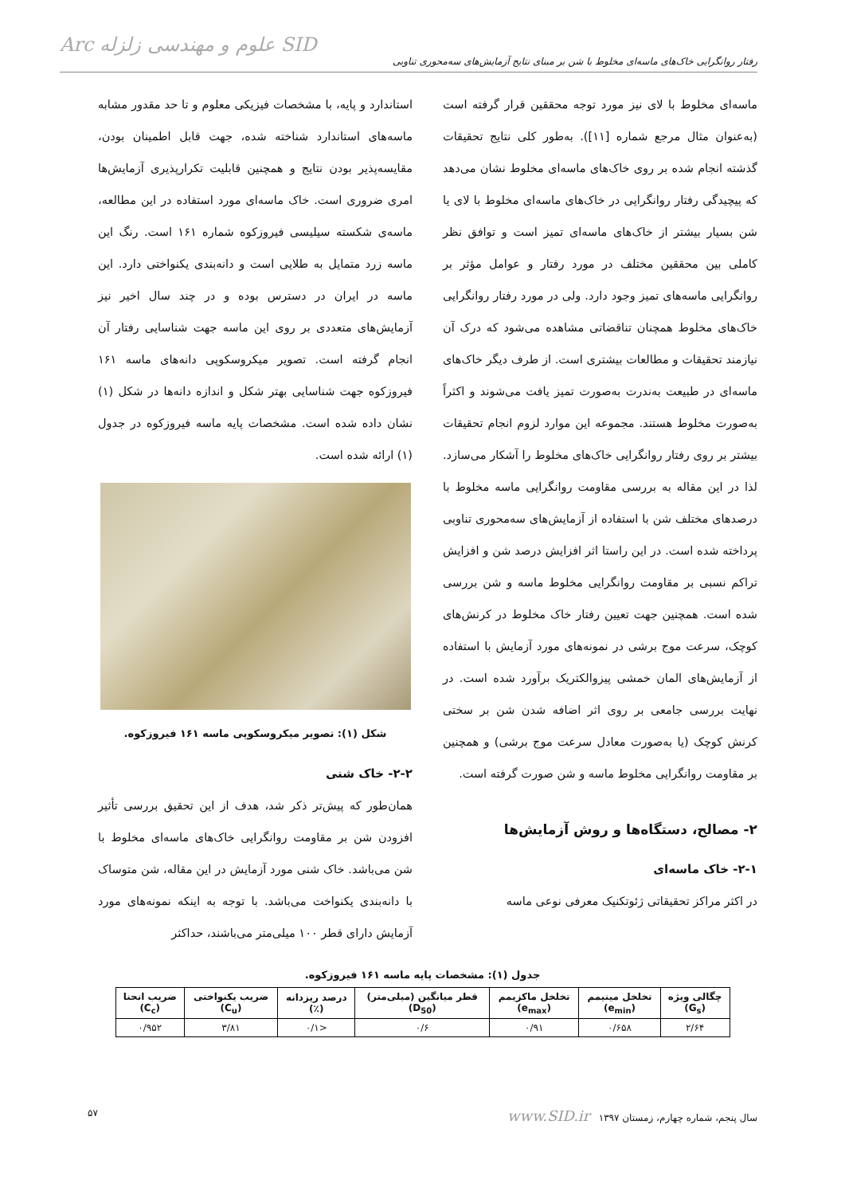رفتار روانگرایی خاک‌های ماسه‌ای مخلوط با شن بر مبنای نتایج آزمایش‌های سه‌محوری تناوبی
Arc علوم و مهندسی زلزله SID
ماسه‌ای مخلوط با لای نیز مورد توجه محققین قرار گرفته است (به‌عنوان مثال مرجع شماره [۱۱]). به‌طور کلی نتایج تحقیقات گذشته انجام شده بر روی خاک‌های ماسه‌ای مخلوط نشان می‌دهد که پیچیدگی رفتار روانگرایی در خاک‌های ماسه‌ای مخلوط با لای یا شن بسیار بیشتر از خاک‌های ماسه‌ای تمیز است و توافق نظر کاملی بین محققین مختلف در مورد رفتار و عوامل مؤثر بر روانگرایی ماسه‌های تمیز وجود دارد. ولی در مورد رفتار روانگرایی خاک‌های مخلوط همچنان تناقضاتی مشاهده می‌شود که درک آن نیازمند تحقیقات و مطالعات بیشتری است. از طرف دیگر خاک‌های ماسه‌ای در طبیعت به‌ندرت به‌صورت تمیز یافت می‌شوند و اکثراً به‌صورت مخلوط هستند. مجموعه این موارد لزوم انجام تحقیقات بیشتر بر روی رفتار روانگرایی خاک‌های مخلوط را آشکار می‌سازد. لذا در این مقاله به بررسی مقاومت روانگرایی ماسه مخلوط با درصدهای مختلف شن با استفاده از آزمایش‌های سه‌محوری تناوبی پرداخته شده است. در این راستا اثر افزایش درصد شن و افزایش تراکم نسبی بر مقاومت روانگرایی مخلوط ماسه و شن بررسی شده است. همچنین جهت تعیین رفتار خاک مخلوط در کرنش‌های کوچک، سرعت موج برشی در نمونه‌های مورد آزمایش با استفاده از آزمایش‌های المان خمشی پیزوالکتریک برآورد شده است. در نهایت بررسی جامعی بر روی اثر اضافه شدن شن بر سختی کرنش کوچک (یا به‌صورت معادل سرعت موج برشی) و همچنین بر مقاومت روانگرایی مخلوط ماسه و شن صورت گرفته است.
۲- مصالح، دستگاه‌ها و روش آزمایش‌ها
۲-۱- خاک ماسه‌ای
در اکثر مراکز تحقیقاتی ژئوتکنیک معرفی نوعی ماسه
استاندارد و پایه، با مشخصات فیزیکی معلوم و تا حد مقدور مشابه ماسه‌های استاندارد شناخته شده، جهت قابل اطمینان بودن، مقایسه‌پذیر بودن نتایج و همچنین قابلیت تکرارپذیری آزمایش‌ها امری ضروری است. خاک ماسه‌ای مورد استفاده در این مطالعه، ماسه‌ی شکسته سیلیسی فیروزکوه شماره ۱۶۱ است. رنگ این ماسه زرد متمایل به طلایی است و دانه‌بندی یکنواختی دارد. این ماسه در ایران در دسترس بوده و در چند سال اخیر نیز آزمایش‌های متعددی بر روی این ماسه جهت شناسایی رفتار آن انجام گرفته است. تصویر میکروسکوپی دانه‌های ماسه ۱۶۱ فیروزکوه جهت شناسایی بهتر شکل و اندازه دانه‌ها در شکل (۱) نشان داده شده است. مشخصات پایه ماسه فیروزکوه در جدول (۱) ارائه شده است.
شکل (۱): تصویر میکروسکوپی ماسه ۱۶۱ فیروزکوه.
۲-۲- خاک شنی
همان‌طور که پیش‌تر ذکر شد، هدف از این تحقیق بررسی تأثیر افزودن شن بر مقاومت روانگرایی خاک‌های ماسه‌ای مخلوط با شن می‌باشد. خاک شنی مورد آزمایش در این مقاله، شن متوساک با دانه‌بندی یکنواخت می‌باشد. با توجه به اینکه نمونه‌های مورد آزمایش دارای قطر ۱۰۰ میلی‌متر می‌باشند، حداکثر
جدول (۱): مشخصات پایه ماسه ۱۶۱ فیروزکوه.
| چگالی ویژه (G<sub>s</sub>) | تخلخل مینیمم (e<sub>min</sub>) | تخلخل ماکزیمم (e<sub>max</sub>) | قطر میانگین (میلی‌متر) (D<sub>50</sub>) | درصد ریزدانه (٪) | ضریب یکنواختی (C<sub>u</sub>) | ضریب انحنا (C<sub>c</sub>) |
| --- | --- | --- | --- | --- | --- | --- |
| ۲/۶۴ | ۰/۶۵۸ | ۰/۹۱ | ۰/۶ | <۰/۱ | ۳/۸۱ | ۰/۹۵۲ |
سال پنجم، شماره چهارم، زمستان ۱۳۹۷ www.SID.ir ۵۷